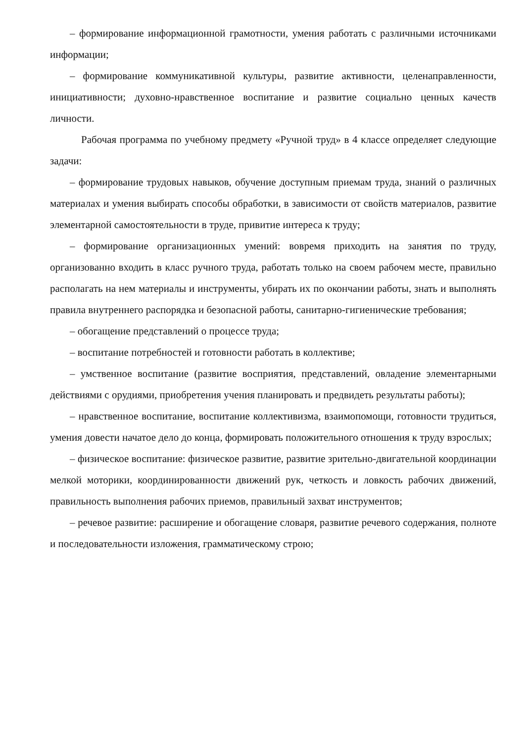– формирование информационной грамотности, умения работать с различными источниками информации;
– формирование коммуникативной культуры, развитие активности, целенаправленности, инициативности; духовно-нравственное воспитание и развитие социально ценных качеств личности.
Рабочая программа по учебному предмету «Ручной труд» в 4 классе определяет следующие задачи:
– формирование трудовых навыков, обучение доступным приемам труда, знаний о различных материалах и умения выбирать способы обработки, в зависимости от свойств материалов, развитие элементарной самостоятельности в труде, привитие интереса к труду;
– формирование организационных умений: вовремя приходить на занятия по труду, организованно входить в класс ручного труда, работать только на своем рабочем месте, правильно располагать на нем материалы и инструменты, убирать их по окончании работы, знать и выполнять правила внутреннего распорядка и безопасной работы, санитарно-гигиенические требования;
– обогащение представлений о процессе труда;
– воспитание потребностей и готовности работать в коллективе;
– умственное воспитание (развитие восприятия, представлений, овладение элементарными действиями с орудиями, приобретения учения планировать и предвидеть результаты работы);
– нравственное воспитание, воспитание коллективизма, взаимопомощи, готовности трудиться, умения довести начатое дело до конца, формировать положительного отношения к труду взрослых;
– физическое воспитание: физическое развитие, развитие зрительно-двигательной координации мелкой моторики, координированности движений рук, четкость и ловкость рабочих движений, правильность выполнения рабочих приемов, правильный захват инструментов;
– речевое развитие: расширение и обогащение словаря, развитие речевого содержания, полноте и последовательности изложения, грамматическому строю;